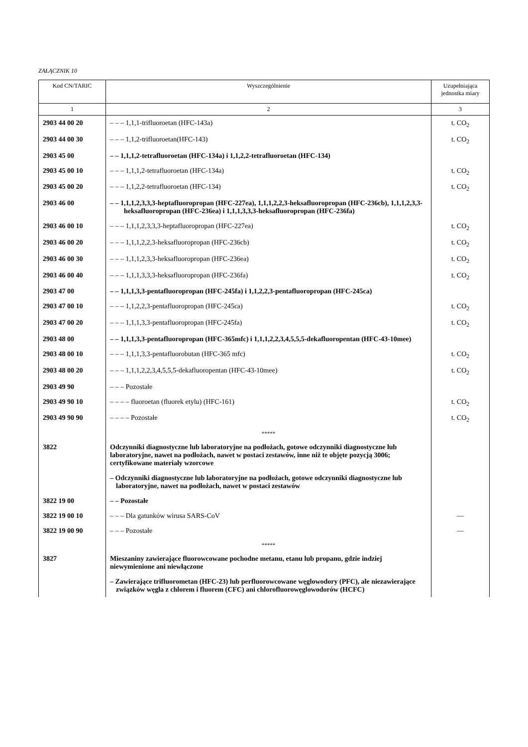ZAŁĄCZNIK 10
| Kod CN/TARIC | Wyszczególnienie | Uzupełniająca jednostka miary |
| --- | --- | --- |
| 1 | 2 | 3 |
| 2903 44 00 20 | – – – 1,1,1-trifluoroetan (HFC-143a) | t. CO<sub>2</sub> |
| 2903 44 00 30 | – – – 1,1,2-trifluoroetan(HFC-143) | t. CO<sub>2</sub> |
| 2903 45 00 | – – 1,1,1,2-tetrafluoroetan (HFC-134a) i 1,1,2,2-tetrafluoroetan (HFC-134) | |
| 2903 45 00 10 | – – – 1,1,1,2-tetrafluoroetan (HFC-134a) | t. CO<sub>2</sub> |
| 2903 45 00 20 | – – – 1,1,2,2-tetrafluoroetan (HFC-134) | t. CO<sub>2</sub> |
| 2903 46 00 | – – 1,1,1,2,3,3,3-heptafluoropropan (HFC-227ea), 1,1,1,2,2,3-heksafluoropropan (HFC-236cb), 1,1,1,2,3,3-heksafluoropropan (HFC-236ea) i 1,1,1,3,3,3-heksafluoropropan (HFC-236fa) | |
| 2903 46 00 10 | – – – 1,1,1,2,3,3,3-heptafluoropropan (HFC-227ea) | t. CO<sub>2</sub> |
| 2903 46 00 20 | – – – 1,1,1,2,2,3-heksafluoropropan (HFC-236cb) | t. CO<sub>2</sub> |
| 2903 46 00 30 | – – – 1,1,1,2,3,3-heksafluoropropan (HFC-236ea) | t. CO<sub>2</sub> |
| 2903 46 00 40 | – – – 1,1,1,3,3,3-heksafluoropropan (HFC-236fa) | t. CO<sub>2</sub> |
| 2903 47 00 | – – 1,1,1,3,3-pentafluoropropan (HFC-245fa) i 1,1,2,2,3-pentafluoropropan (HFC-245ca) | |
| 2903 47 00 10 | – – – 1,1,2,2,3-pentafluoropropan (HFC-245ca) | t. CO<sub>2</sub> |
| 2903 47 00 20 | – – – 1,1,1,3,3-pentafluoropropan (HFC-245fa) | t. CO<sub>2</sub> |
| 2903 48 00 | – – 1,1,1,3,3-pentafluoropropan (HFC-365mfc) i 1,1,1,2,2,3,4,5,5,5-dekafluoropentan (HFC-43-10mee) | |
| 2903 48 00 10 | – – – 1,1,1,3,3-pentafluorobutan (HFC-365 mfc) | t. CO<sub>2</sub> |
| 2903 48 00 20 | – – – 1,1,1,2,2,3,4,5,5,5-dekafluoropentan (HFC-43-10mee) | t. CO<sub>2</sub> |
| 2903 49 90 | – – – Pozostałe | |
| 2903 49 90 10 | – – – – fluoroetan (fluorek etylu) (HFC-161) | t. CO<sub>2</sub> |
| 2903 49 90 90 | – – – – Pozostałe | t. CO<sub>2</sub> |
| | ***** | |
| 3822 | Odczynniki diagnostyczne lub laboratoryjne na podłożach, gotowe odczynniki diagnostyczne lub laboratoryjne, nawet na podłożach, nawet w postaci zestawów, inne niż te objęte pozycją 3006; certyfikowane materiały wzorcowe | |
| | – Odczynniki diagnostyczne lub laboratoryjne na podłożach, gotowe odczynniki diagnostyczne lub laboratoryjne, nawet na podłożach, nawet w postaci zestawów | |
| 3822 19 00 | – – Pozostałe | |
| 3822 19 00 10 | – – – Dla gatunków wirusa SARS-CoV | — |
| 3822 19 00 90 | – – – Pozostałe | — |
| | ***** | |
| 3827 | Mieszaniny zawierające fluorowcowane pochodne metanu, etanu lub propanu, gdzie indziej niewymienione ani niewłączone | |
| | – Zawierające trifluorometan (HFC-23) lub perfluorowcowane węglowodory (PFC), ale niezawierające związków węgla z chlorem i fluorem (CFC) ani chlorofluorowęglowodorów (HCFC) | |